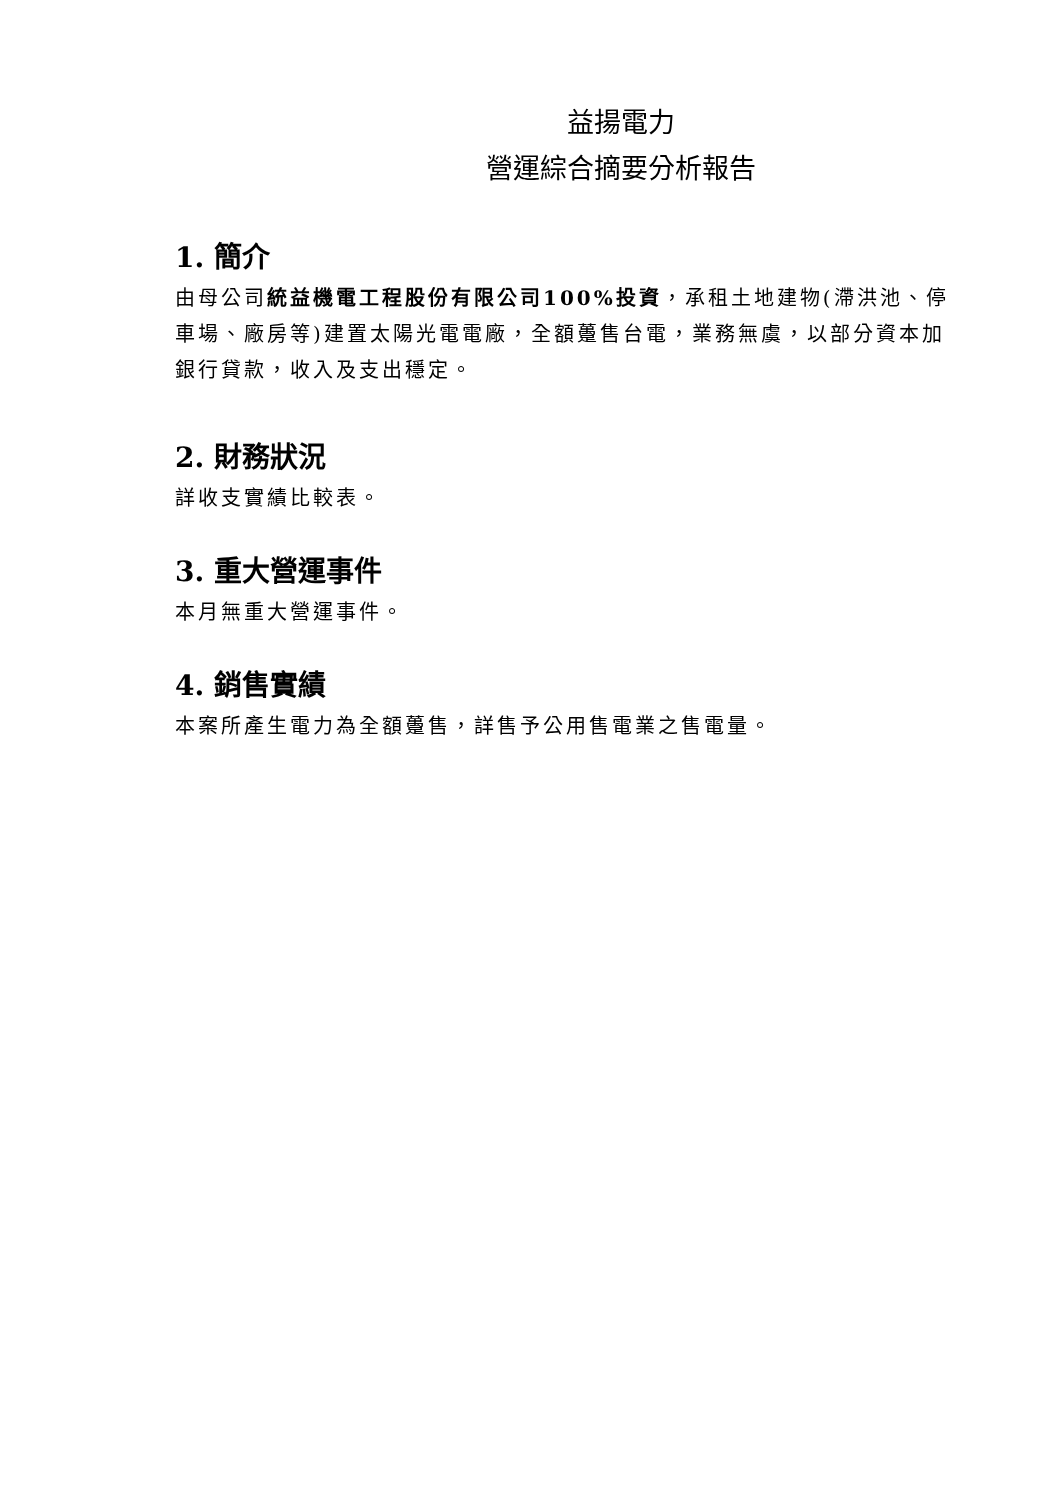益揚電力
營運綜合摘要分析報告
1. 簡介
由母公司統益機電工程股份有限公司100%投資，承租土地建物(滯洪池、停車場、廠房等)建置太陽光電電廠，全額躉售台電，業務無虞，以部分資本加銀行貸款，收入及支出穩定。
2. 財務狀況
詳收支實績比較表。
3. 重大營運事件
本月無重大營運事件。
4. 銷售實績
本案所產生電力為全額躉售，詳售予公用售電業之售電量。